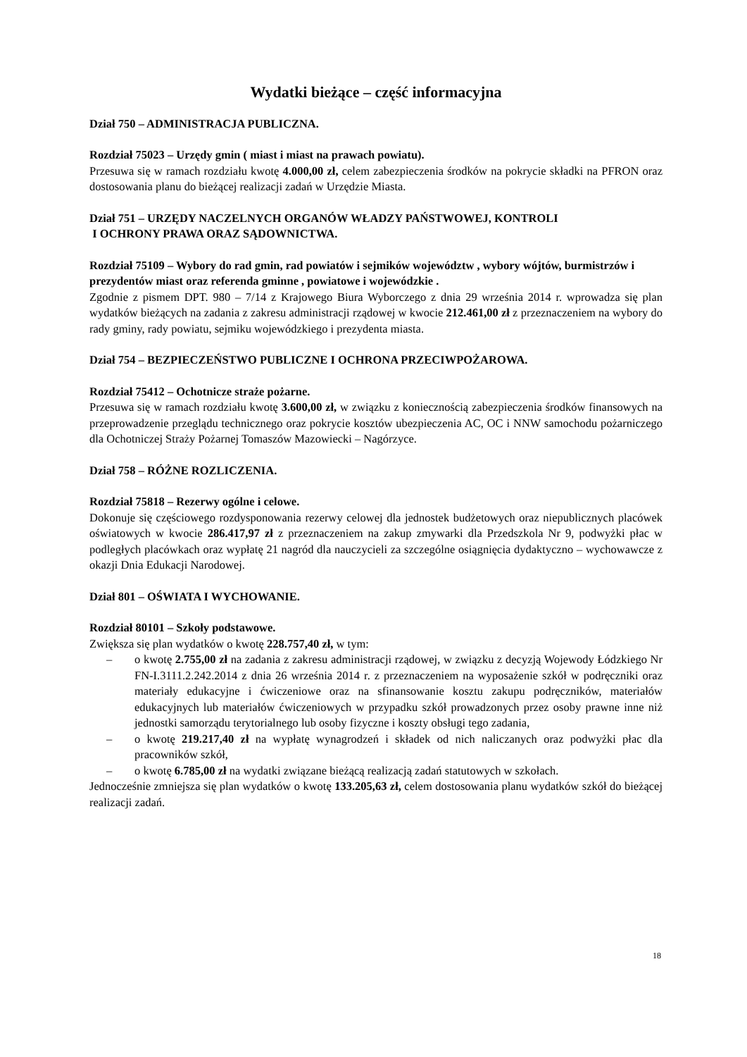Wydatki bieżące – część informacyjna
Dział 750 – ADMINISTRACJA PUBLICZNA.
Rozdział 75023 – Urzędy gmin ( miast i miast na prawach powiatu).
Przesuwa się w ramach rozdziału kwotę 4.000,00 zł, celem zabezpieczenia środków na pokrycie składki na PFRON oraz dostosowania planu do bieżącej realizacji zadań w Urzędzie Miasta.
Dział 751 – URZĘDY NACZELNYCH ORGANÓW WŁADZY PAŃSTWOWEJ, KONTROLI
I OCHRONY PRAWA ORAZ SĄDOWNICTWA.
Rozdział 75109 – Wybory do rad gmin, rad powiatów i sejmików województw , wybory wójtów, burmistrzów i prezydentów miast oraz referenda gminne , powiatowe i wojewódzkie .
Zgodnie z pismem DPT. 980 – 7/14 z Krajowego Biura Wyborczego z dnia 29 września 2014 r. wprowadza się plan wydatków bieżących na zadania z zakresu administracji rządowej w kwocie 212.461,00 zł z przeznaczeniem na wybory do rady gminy, rady powiatu, sejmiku wojewódzkiego i prezydenta miasta.
Dział 754 – BEZPIECZEŃSTWO PUBLICZNE I OCHRONA PRZECIWPOŻAROWA.
Rozdział 75412 – Ochotnicze straże pożarne.
Przesuwa się w ramach rozdziału kwotę 3.600,00 zł, w związku z koniecznością zabezpieczenia środków finansowych na przeprowadzenie przeglądu technicznego oraz pokrycie kosztów ubezpieczenia AC, OC i NNW samochodu pożarniczego dla Ochotniczej Straży Pożarnej Tomaszów Mazowiecki – Nagórzyce.
Dział 758 – RÓŻNE ROZLICZENIA.
Rozdział 75818 – Rezerwy ogólne i celowe.
Dokonuje się częściowego rozdysponowania rezerwy celowej dla jednostek budżetowych oraz niepublicznych placówek oświatowych w kwocie 286.417,97 zł z przeznaczeniem na zakup zmywarki dla Przedszkola Nr 9, podwyżki płac w podległych placówkach oraz wypłatę 21 nagród dla nauczycieli za szczególne osiągnięcia dydaktyczno – wychowawcze z okazji Dnia Edukacji Narodowej.
Dział 801 – OŚWIATA I WYCHOWANIE.
Rozdział 80101 – Szkoły podstawowe.
Zwiększa się plan wydatków o kwotę 228.757,40 zł, w tym:
– o kwotę 2.755,00 zł na zadania z zakresu administracji rządowej, w związku z decyzją Wojewody Łódzkiego Nr FN-I.3111.2.242.2014 z dnia 26 września 2014 r. z przeznaczeniem na wyposażenie szkół w podręczniki oraz materiały edukacyjne i ćwiczeniowe oraz na sfinansowanie kosztu zakupu podręczników, materiałów edukacyjnych lub materiałów ćwiczeniowych w przypadku szkół prowadzonych przez osoby prawne inne niż jednostki samorządu terytorialnego lub osoby fizyczne i koszty obsługi tego zadania,
– o kwotę 219.217,40 zł na wypłatę wynagrodzeń i składek od nich naliczanych oraz podwyżki płac dla pracowników szkół,
– o kwotę 6.785,00 zł na wydatki związane bieżącą realizacją zadań statutowych w szkołach.
Jednocześnie zmniejsza się plan wydatków o kwotę 133.205,63 zł, celem dostosowania planu wydatków szkół do bieżącej realizacji zadań.
18